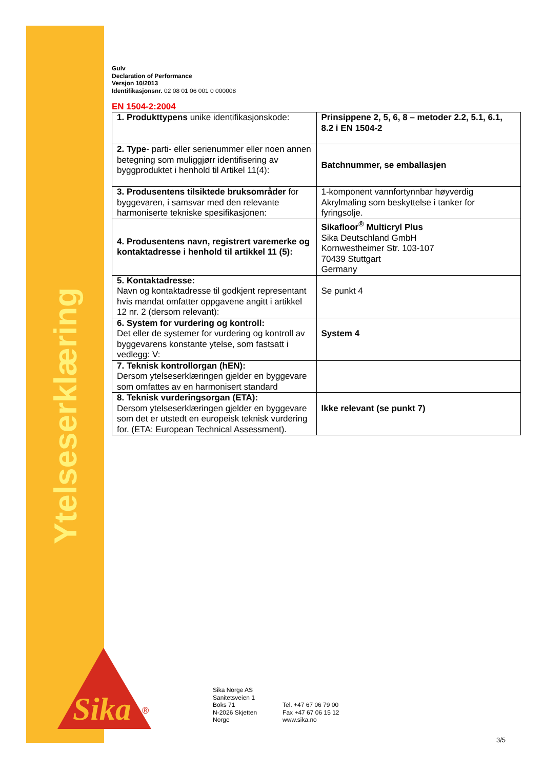Ytelseserklæring
Sika
®
Gulv
Declaration of Performance
Versjon 10/2013
Identifikasjonsnr. 02 08 01 06 001 0 000008
EN 1504-2:2004
| 1. Produkttypens unike identifikasjonskode: | Prinsippene 2, 5, 6, 8 – metoder 2.2, 5.1, 6.1, 8.2 i EN 1504-2 |
| 2. Type - parti- eller serienummer eller noen annen betegning som muliggjørr identifisering av byggproduktet i henhold til Artikel 11(4): | Batchnummer, se emballasjen |
| 3. Produsentens tilsiktede bruksområder for byggevaren, i samsvar med den relevante harmoniserte tekniske spesifikasjonen: | 1-komponent vannfortynnbar høyverdig Akrylmaling som beskyttelse i tanker for fyringsolje. |
| 4. Produsentens navn, registrert varemerke og kontaktadresse i henhold til artikkel 11 (5): | Sikafloor<sup>®</sup> Multicryl Plus Sika Deutschland GmbH Kornwestheimer Str. 103-107 70439 Stuttgart Germany |
| 5. Kontaktadresse: Navn og kontaktadresse til godkjent representant hvis mandat omfatter oppgavene angitt i artikkel 12 nr. 2 (dersom relevant): | Se punkt 4 |
| 6. System for vurdering og kontroll: Det eller de systemer for vurdering og kontroll av byggevarens konstante ytelse, som fastsatt i vedlegg: V: | System 4 |
| 7. Teknisk kontrollorgan (hEN): Dersom ytelseserklæringen gjelder en byggevare som omfattes av en harmonisert standard | |
| 8. Teknisk vurderingsorgan (ETA): Dersom ytelseserklæringen gjelder en byggevare som det er utstedt en europeisk teknisk vurdering for. (ETA: European Technical Assessment). | Ikke relevant (se punkt 7) |
Sika Norge AS
Sanitetsveien 1
Boks 71
N-2026 Skjetten
Norge
Tel. +47 67 06 79 00
Fax +47 67 06 15 12
www.sika.no
3/5